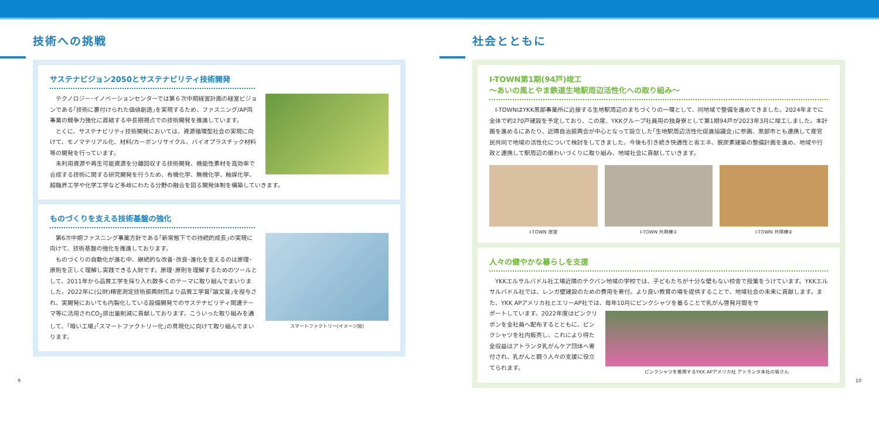技術への挑戦
サステナビジョン2050とサステナビリティ技術開発
　テクノロジー･イノベーションセンターでは第６次中期経営計画の経営ビジョンである｢技術に裏付けられた価値創造｣を実現するため、ファスニング/AP両事業の競争力強化に直結する中長期視点での技術開発を推進しています。
　とくに、サステナビリティ技術開発においては、資源循環型社会の実現に向けて、モノマテリアル化、材料/カーボンリサイクル、バイオプラスチック材料等の開発を行っています。
　未利用資源や再生可能資源を分離回収する技術開発、機能性素材を高効率で合成する技術に関する研究開発を行うため、有機化学、無機化学、触媒化学、超臨界工学や化学工学など多岐にわたる分野の融合を図る開発体制を構築していきます。
ものづくりを支える技術基盤の強化
スマートファクトリー(イメージ図)
　第6次中期ファスニング事業方針である｢新常態下での持続的成長｣の実現に向けて、技術基盤の強化を推進しております。
　ものづくりの自動化が進む中、継続的な改善･改良･進化を支えるのは原理･原則を正しく理解し実践できる人財です。原理･原則を理解するためのツールとして、2011年から品質工学を採り入れ数多くのテーマに取り組んでまいりました。2022年に(公財)精密測定技術振興財団より品質工学賞｢論文賞｣を授与され、実開発においても内製化している設備開発でのサステナビリティ関連テーマ等に活用されCO<sub>2</sub>排出量削減に貢献しております。こういった取り組みを通して、｢暗い工場｣｢スマートファクトリー化｣の具現化に向けて取り組んでまいります。
9
社会とともに
I-TOWN第1期(94戸)竣工
～あいの風とやま鉄道生地駅周辺活性化への取り組み～
　I-TOWNはYKK黒部事業所に近接する生地駅周辺のまちづくりの一環として、同地域で整備を進めてきました。2024年までに全体で約270戸建設を予定しており、この度、YKKグループ社員用の独身寮として第1期94戸が2023年3月に竣工しました。本計画を進めるにあたり、近隣自治振興会が中心となって設立した｢生地駅周辺活性化促進協議会｣に参画、黒部市とも連携して産官民共同で地域の活性化について検討をしてきました。今後も引き続き快適性と省エネ、脱炭素建築の整備計画を進め、地域や行政と連携して駅周辺の賑わいづくりに取り組み、地域社会に貢献していきます。
I-TOWN 居室 I-TOWN 共用棟① I-TOWN 共用棟②
人々の健やかな暮らしを支援
　YKKエルサルバドル社工場近隣のテクパン地域の学校では、子どもたちが十分な壁もない校舎で授業をうけています。YKKエルサルバドル社では、レンガ壁建設のための費用を寄付。より良い教育の場を提供することで、地域社会の未来に貢献します。また、YKK APアメリカ社とエリーAP社では、毎年10月にピンクシャツを着ることで乳がん啓発月間をサ
ピンクシャツを着用するYKK APアメリカ社 アトランタ本社の皆さん
ポートしています。2022年度はピンクリボンを全社員へ配布するとともに、ピンクシャツを社内販売し、これにより得た全収益はアトランタ乳がんケア団体へ寄付され、乳がんと闘う人々の支援に役立てられます。
10